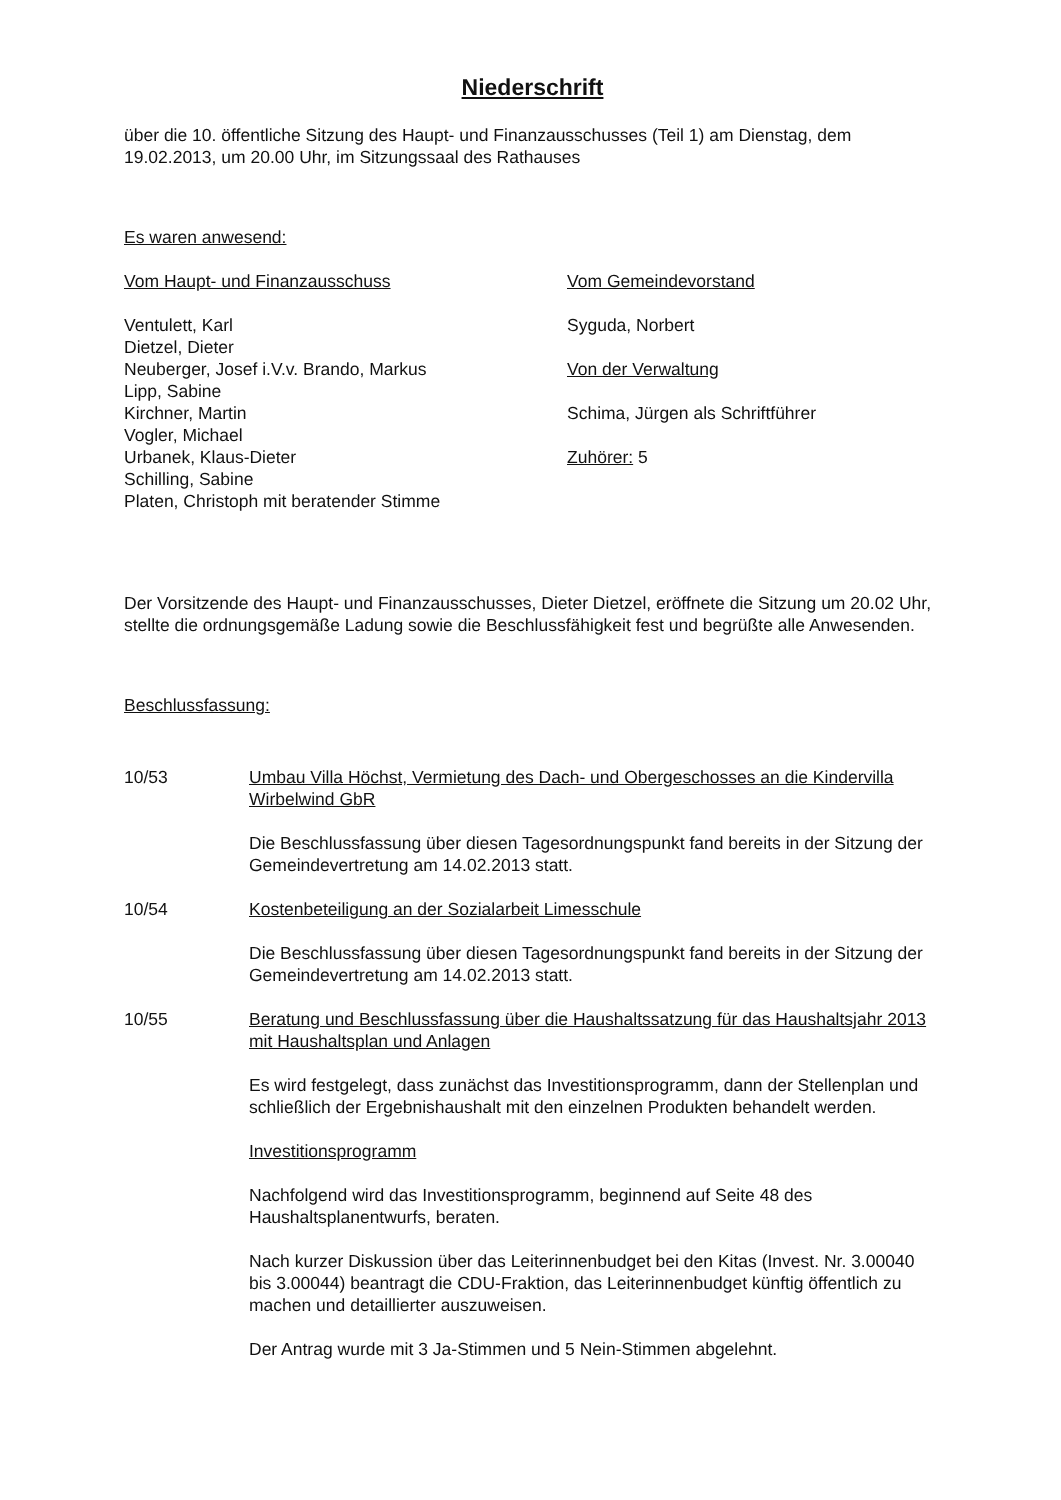Niederschrift
über die 10. öffentliche Sitzung des Haupt- und Finanzausschusses (Teil 1) am Dienstag, dem 19.02.2013, um 20.00 Uhr, im Sitzungssaal des Rathauses
Es waren anwesend:
Vom Haupt- und Finanzausschuss
Ventulett, Karl
Dietzel, Dieter
Neuberger, Josef i.V.v. Brando, Markus
Lipp, Sabine
Kirchner, Martin
Vogler, Michael
Urbanek, Klaus-Dieter
Schilling, Sabine
Platen, Christoph mit beratender Stimme
Vom Gemeindevorstand
Syguda, Norbert
Von der Verwaltung
Schima, Jürgen als Schriftführer
Zuhörer: 5
Der Vorsitzende des Haupt- und Finanzausschusses, Dieter Dietzel, eröffnete die Sitzung um 20.02 Uhr, stellte die ordnungsgemäße Ladung sowie die Beschlussfähigkeit fest und begrüßte alle Anwesenden.
Beschlussfassung:
10/53 Umbau Villa Höchst, Vermietung des Dach- und Obergeschosses an die Kindervilla Wirbelwind GbR
Die Beschlussfassung über diesen Tagesordnungspunkt fand bereits in der Sitzung der Gemeindevertretung am 14.02.2013 statt.
10/54 Kostenbeteiligung an der Sozialarbeit Limesschule
Die Beschlussfassung über diesen Tagesordnungspunkt fand bereits in der Sitzung der Gemeindevertretung am 14.02.2013 statt.
10/55 Beratung und Beschlussfassung über die Haushaltssatzung für das Haushaltsjahr 2013 mit Haushaltsplan und Anlagen
Es wird festgelegt, dass zunächst das Investitionsprogramm, dann der Stellenplan und schließlich der Ergebnishaushalt mit den einzelnen Produkten behandelt werden.
Investitionsprogramm
Nachfolgend wird das Investitionsprogramm, beginnend auf Seite 48 des Haushaltsplanentwurfs, beraten.
Nach kurzer Diskussion über das Leiterinnenbudget bei den Kitas (Invest. Nr. 3.00040 bis 3.00044) beantragt die CDU-Fraktion, das Leiterinnenbudget künftig öffentlich zu machen und detaillierter auszuweisen.
Der Antrag wurde mit 3 Ja-Stimmen und 5 Nein-Stimmen abgelehnt.